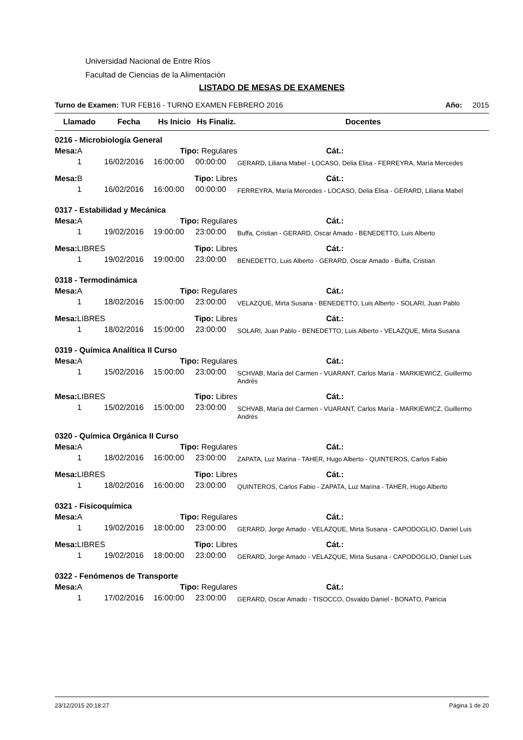Universidad Nacional de Entre Ríos
Facultad de Ciencias de la Alimentación
LISTADO DE MESAS DE EXAMENES
Turno de Examen: TUR FEB16 - TURNO EXAMEN FEBRERO 2016 Año: 2015
| Llamado | Fecha | Hs Inicio | Hs Finaliz. | Docentes |
| --- | --- | --- | --- | --- |
| 0216 - Microbiología General | | | | |
| Mesa: A | | Tipo: Regulares | | Cát.: |
| 1 | 16/02/2016 | 16:00:00 | 00:00:00 | GERARD, Liliana Mabel - LOCASO, Delia Elisa - FERREYRA, María Mercedes |
| Mesa: B | | Tipo: Libres | | Cát.: |
| 1 | 16/02/2016 | 16:00:00 | 00:00:00 | FERREYRA, María Mercedes - LOCASO, Delia Elisa - GERARD, Liliana Mabel |
| 0317 - Estabilidad y Mecánica | | | | |
| Mesa: A | | Tipo: Regulares | | Cát.: |
| 1 | 19/02/2016 | 19:00:00 | 23:00:00 | Buffa, Cristian - GERARD, Oscar Amado - BENEDETTO, Luis Alberto |
| Mesa: LIBRES | | Tipo: Libres | | Cát.: |
| 1 | 19/02/2016 | 19:00:00 | 23:00:00 | BENEDETTO, Luis Alberto - GERARD, Oscar Amado - Buffa, Cristian |
| 0318 - Termodinámica | | | | |
| Mesa: A | | Tipo: Regulares | | Cát.: |
| 1 | 18/02/2016 | 15:00:00 | 23:00:00 | VELAZQUE, Mirta Susana - BENEDETTO, Luis Alberto - SOLARI, Juan Pablo |
| Mesa: LIBRES | | Tipo: Libres | | Cát.: |
| 1 | 18/02/2016 | 15:00:00 | 23:00:00 | SOLARI, Juan Pablo - BENEDETTO, Luis Alberto - VELAZQUE, Mirta Susana |
| 0319 - Química Analítica II Curso | | | | |
| Mesa: A | | Tipo: Regulares | | Cát.: |
| 1 | 15/02/2016 | 15:00:00 | 23:00:00 | SCHVAB, María del Carmen - VUARANT, Carlos María - MARKIEWICZ, Guillermo Andrés |
| Mesa: LIBRES | | Tipo: Libres | | Cát.: |
| 1 | 15/02/2016 | 15:00:00 | 23:00:00 | SCHVAB, María del Carmen - VUARANT, Carlos María - MARKIEWICZ, Guillermo Andrés |
| 0320 - Química Orgánica II Curso | | | | |
| Mesa: A | | Tipo: Regulares | | Cát.: |
| 1 | 18/02/2016 | 16:00:00 | 23:00:00 | ZAPATA, Luz Marina - TAHER, Hugo Alberto - QUINTEROS, Carlos Fabio |
| Mesa: LIBRES | | Tipo: Libres | | Cát.: |
| 1 | 18/02/2016 | 16:00:00 | 23:00:00 | QUINTEROS, Carlos Fabio - ZAPATA, Luz Marina - TAHER, Hugo Alberto |
| 0321 - Fisicoquímica | | | | |
| Mesa: A | | Tipo: Regulares | | Cát.: |
| 1 | 19/02/2016 | 18:00:00 | 23:00:00 | GERARD, Jorge Amado - VELAZQUE, Mirta Susana - CAPODOGLIO, Daniel Luis |
| Mesa: LIBRES | | Tipo: Libres | | Cát.: |
| 1 | 19/02/2016 | 18:00:00 | 23:00:00 | GERARD, Jorge Amado - VELAZQUE, Mirta Susana - CAPODOGLIO, Daniel Luis |
| 0322 - Fenómenos de Transporte | | | | |
| Mesa: A | | Tipo: Regulares | | Cát.: |
| 1 | 17/02/2016 | 16:00:00 | 23:00:00 | GERARD, Oscar Amado - TISOCCO, Osvaldo Daniel - BONATO, Patricia |
23/12/2015 20:18:27 Página 1 de 20